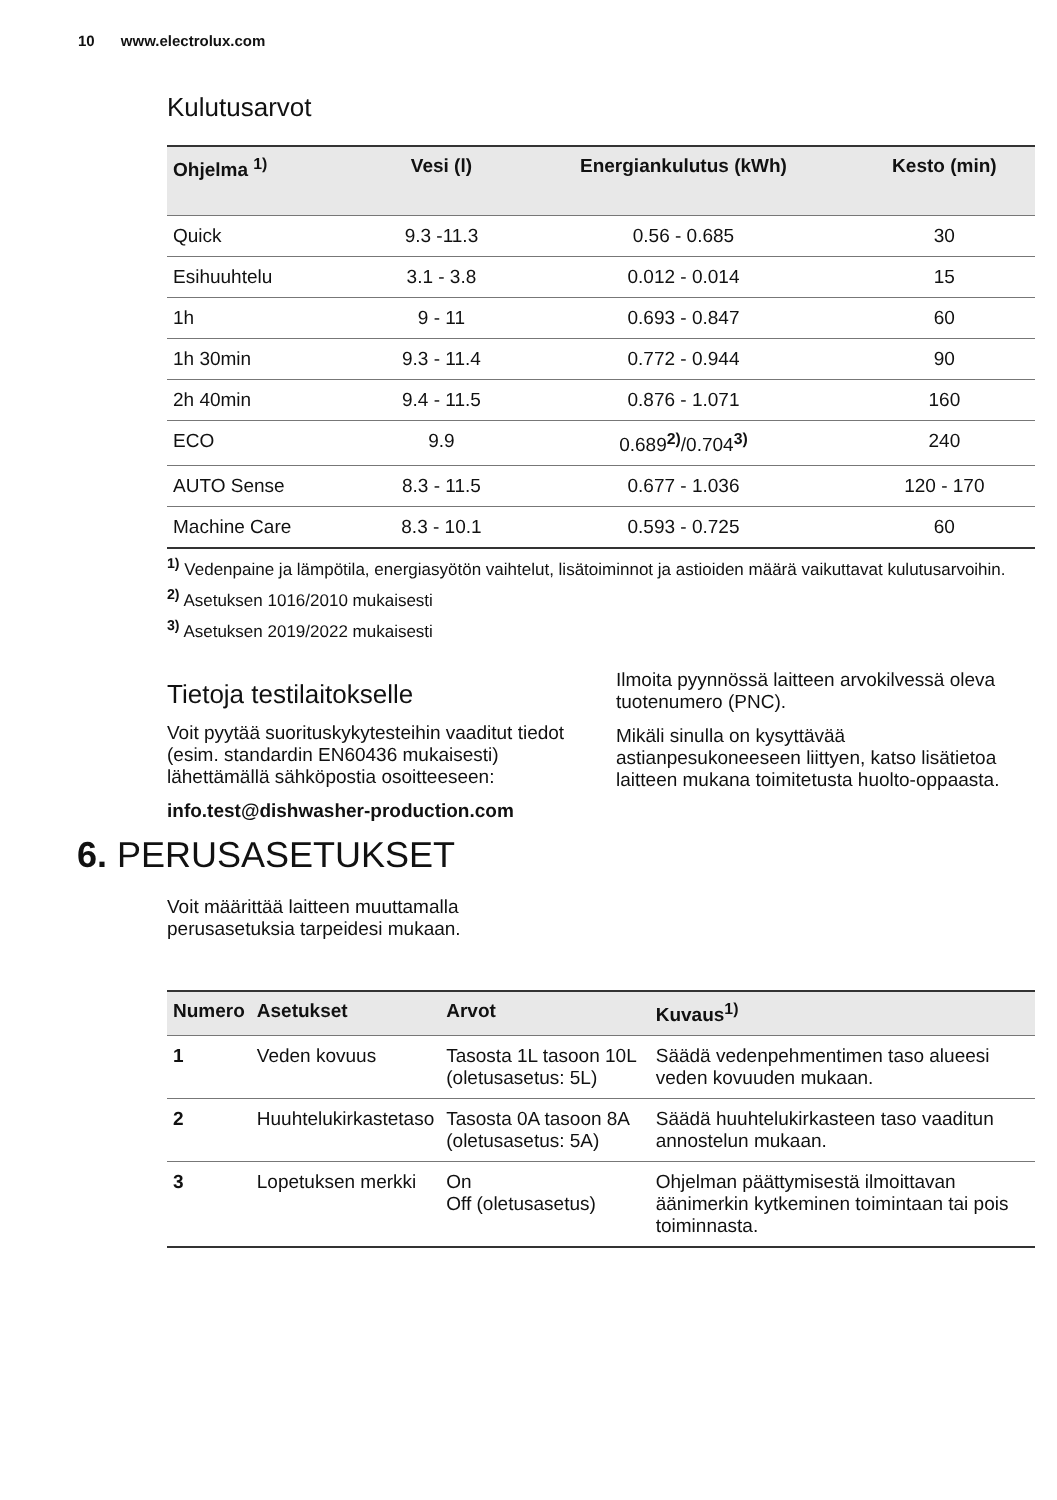10 www.electrolux.com
Kulutusarvot
| Ohjelma <sup>1)</sup> | Vesi (l) | Energiankulutus (kWh) | Kesto (min) |
| --- | --- | --- | --- |
| Quick | 9.3 -11.3 | 0.56 - 0.685 | 30 |
| Esihuuhtelu | 3.1 - 3.8 | 0.012 - 0.014 | 15 |
| 1h | 9 - 11 | 0.693 - 0.847 | 60 |
| 1h 30min | 9.3 - 11.4 | 0.772 - 0.944 | 90 |
| 2h 40min | 9.4 - 11.5 | 0.876 - 1.071 | 160 |
| ECO | 9.9 | 0.689<sup>2)</sup>/0.704<sup>3)</sup> | 240 |
| AUTO Sense | 8.3 - 11.5 | 0.677 - 1.036 | 120 - 170 |
| Machine Care | 8.3 - 10.1 | 0.593 - 0.725 | 60 |
<sup>1)</sup> Vedenpaine ja lämpötila, energiasyötön vaihtelut, lisätoiminnot ja astioiden määrä vaikuttavat kulutusarvoihin.
<sup>2)</sup> Asetuksen 1016/2010 mukaisesti
<sup>3)</sup> Asetuksen 2019/2022 mukaisesti
Tietoja testilaitokselle
Voit pyytää suorituskykytesteihin vaaditut tiedot (esim. standardin EN60436 mukaisesti) lähettämällä sähköpostia osoitteeseen:
info.test@dishwasher-production.com
Ilmoita pyynnössä laitteen arvokilvessä oleva tuotenumero (PNC).
Mikäli sinulla on kysyttävää astianpesukoneeseen liittyen, katso lisätietoa laitteen mukana toimitetusta huolto-oppaasta.
6. PERUSASETUKSET
Voit määrittää laitteen muuttamalla perusasetuksia tarpeidesi mukaan.
| Numero | Asetukset | Arvot | Kuvaus<sup>1)</sup> |
| --- | --- | --- | --- |
| 1 | Veden kovuus | Tasosta 1L tasoon 10L (oletusasetus: 5L) | Säädä vedenpehmentimen taso alueesi veden kovuuden mukaan. |
| 2 | Huuhtelukirkastetaso | Tasosta 0A tasoon 8A (oletusasetus: 5A) | Säädä huuhtelukirkasteen taso vaaditun annostelun mukaan. |
| 3 | Lopetuksen merkki | On Off (oletusasetus) | Ohjelman päättymisestä ilmoittavan äänimerkin kytkeminen toimintaan tai pois toiminnasta. |